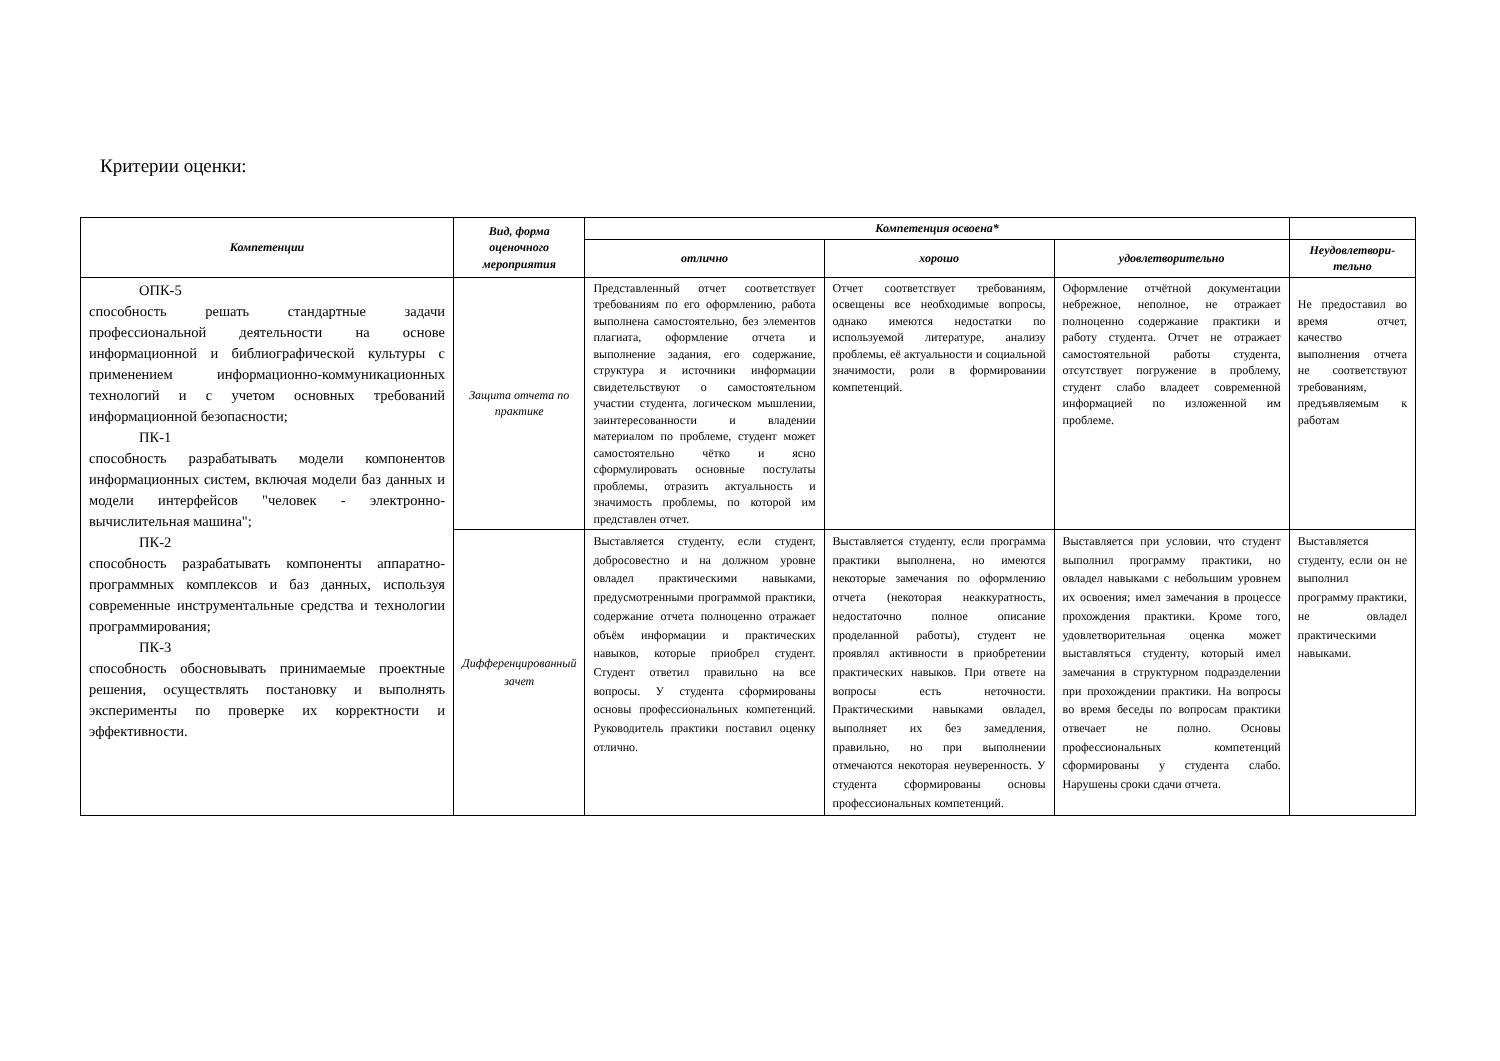Критерии оценки:
| Компетенции | Вид, форма оценочного мероприятия | Компетенция освоена* | | | |
| --- | --- | --- | --- | --- | --- |
| | | отлично | хорошо | удовлетворительно | Неудовлетвори-тельно |
| ОПК-5 способность решать стандартные задачи профессиональной деятельности на основе информационной и библиографической культуры с применением информационно-коммуникационных технологий и с учетом основных требований информационной безопасности; ПК-1 способность разрабатывать модели компонентов информационных систем, включая модели баз данных и модели интерфейсов "человек - электронно-вычислительная машина"; ПК-2 способность разрабатывать компоненты аппаратно-программных комплексов и баз данных, используя современные инструментальные средства и технологии программирования; ПК-3 способность обосновывать принимаемые проектные решения, осуществлять постановку и выполнять эксперименты по проверке их корректности и эффективности. | Защита отчета по практике | Представленный отчет соответствует требованиям по его оформлению, работа выполнена самостоятельно, без элементов плагиата, оформление отчета и выполнение задания, его содержание, структура и источники информации свидетельствуют о самостоятельном участии студента, логическом мышлении, заинтересованности и владении материалом по проблеме, студент может самостоятельно чётко и ясно сформулировать основные постулаты проблемы, отразить актуальность и значимость проблемы, по которой им представлен отчет. | Отчет соответствует требованиям, освещены все необходимые вопросы, однако имеются недостатки по используемой литературе, анализу проблемы, её актуальности и социальной значимости, роли в формировании компетенций. | Оформление отчётной документации небрежное, неполное, не отражает полноценно содержание практики и работу студента. Отчет не отражает самостоятельной работы студента, отсутствует погружение в проблему, студент слабо владеет современной информацией по изложенной им проблеме. | Не предоставил во время отчет, качество выполнения отчета не соответствуют требованиям, предъявляемым к работам |
| | Дифференцированный зачет | Выставляется студенту, если студент, добросовестно и на должном уровне овладел практическими навыками, предусмотренными программой практики, содержание отчета полноценно отражает объём информации и практических навыков, которые приобрел студент. Студент ответил правильно на все вопросы. У студента сформированы основы профессиональных компетенций. Руководитель практики поставил оценку отлично. | Выставляется студенту, если программа практики выполнена, но имеются некоторые замечания по оформлению отчета (некоторая неаккуратность, недостаточно полное описание проделанной работы), студент не проявлял активности в приобретении практических навыков. При ответе на вопросы есть неточности. Практическими навыками овладел, выполняет их без замедления, правильно, но при выполнении отмечаются некоторая неуверенность. У студента сформированы основы профессиональных компетенций. | Выставляется при условии, что студент выполнил программу практики, но овладел навыками с небольшим уровнем их освоения; имел замечания в процессе прохождения практики. Кроме того, удовлетворительная оценка может выставляться студенту, который имел замечания в структурном подразделении при прохождении практики. На вопросы во время беседы по вопросам практики отвечает не полно. Основы профессиональных компетенций сформированы у студента слабо. Нарушены сроки сдачи отчета. | Выставляется студенту, если он не выполнил программу практики, не овладел практическими навыками. |